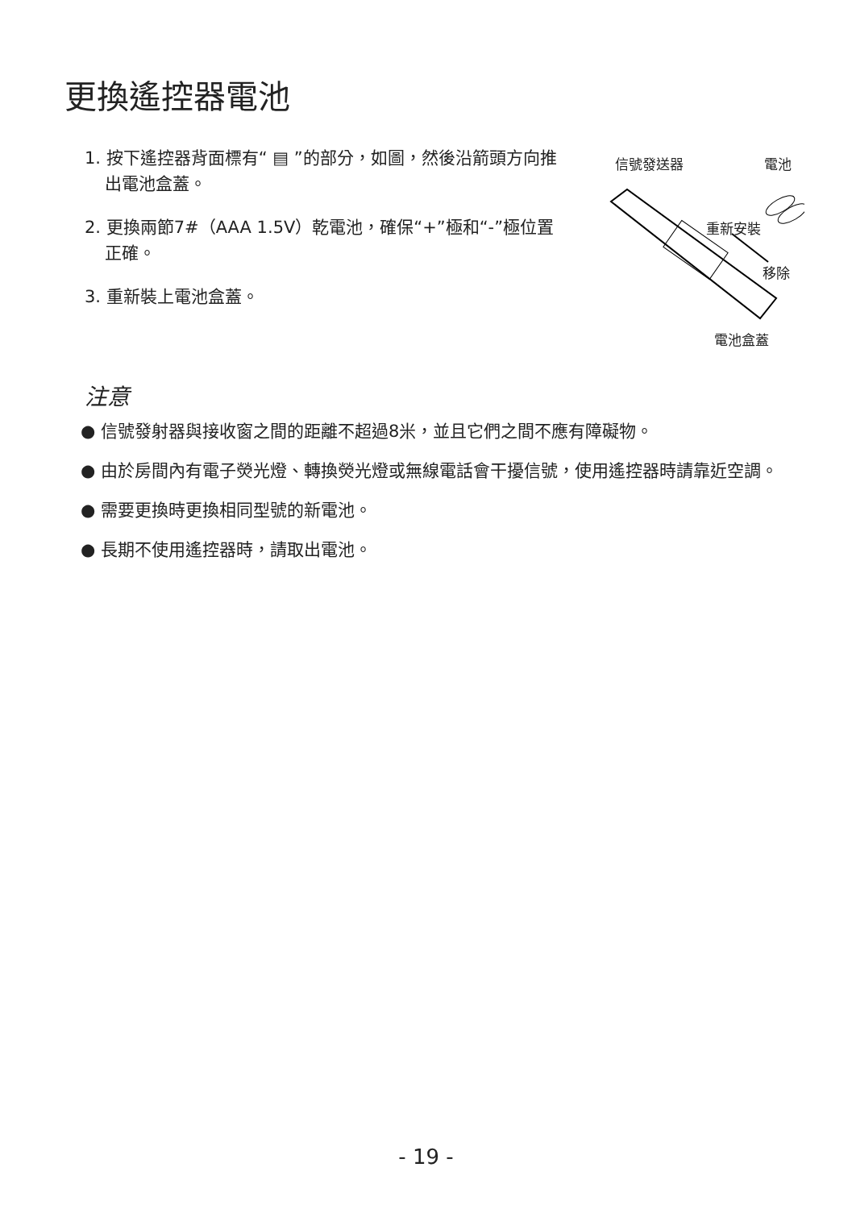更換遙控器電池
1. 按下遙控器背面標有“ ▤ ”的部分，如圖，然後沿箭頭方向推出電池盒蓋。
2. 更換兩節7#（AAA 1.5V）乾電池，確保“+”極和“-”極位置正確。
3. 重新裝上電池盒蓋。
信號發送器 電池
重新安裝
移除
電池盒蓋
注意
● 信號發射器與接收窗之間的距離不超過8米，並且它們之間不應有障礙物。
● 由於房間內有電子熒光燈、轉換熒光燈或無線電話會干擾信號，使用遙控器時請靠近空調。
● 需要更換時更換相同型號的新電池。
● 長期不使用遙控器時，請取出電池。
- 19 -